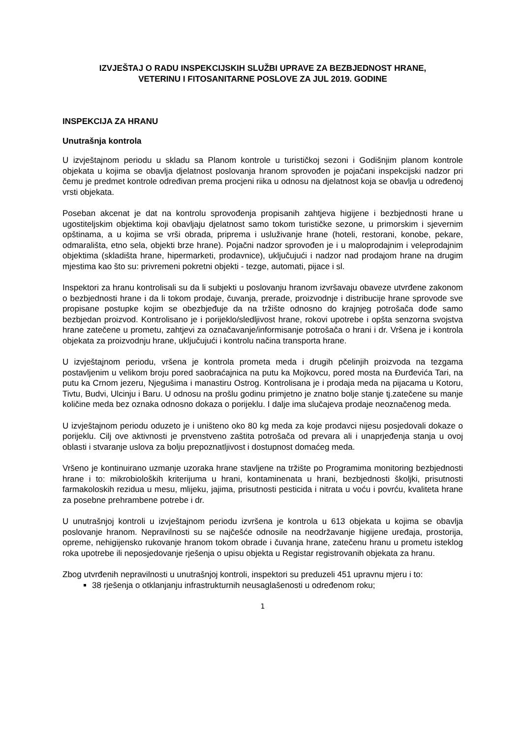IZVJEŠTAJ O RADU INSPEKCIJSKIH SLUŽBI UPRAVE ZA BEZBJEDNOST HRANE,
VETERINU I FITOSANITARNE POSLOVE ZA JUL 2019. GODINE
INSPEKCIJA ZA HRANU
Unutrašnja kontrola
U izvještajnom periodu u skladu sa Planom kontrole u turističkoj sezoni i Godišnjim planom kontrole objekata u kojima se obavlja djelatnost poslovanja hranom sprovođen je pojačani inspekcijski nadzor pri čemu je predmet kontrole određivan prema procjeni riika u odnosu na djelatnost koja se obavlja u određenoj vrsti objekata.
Poseban akcenat je dat na kontrolu sprovođenja propisanih zahtjeva higijene i bezbjednosti hrane u ugostiteljskim objektima koji obavljaju djelatnost samo tokom turističke sezone, u primorskim i sjevernim opštinama, a u kojima se vrši obrada, priprema i usluživanje hrane (hoteli, restorani, konobe, pekare, odmarališta, etno sela, objekti brze hrane). Pojačni nadzor sprovođen je i u maloprodajnim i veleprodajnim objektima (skladišta hrane, hipermarketi, prodavnice), uključujući i nadzor nad prodajom hrane na drugim mjestima kao što su: privremeni pokretni objekti - tezge, automati, pijace i sl.
Inspektori za hranu kontrolisali su da li subjekti u poslovanju hranom izvršavaju obaveze utvrđene zakonom o bezbjednosti hrane i da li tokom prodaje, čuvanja, prerade, proizvodnje i distribucije hrane sprovode sve propisane postupke kojim se obezbjeđuje da na tržište odnosno do krajnjeg potrošača dođe samo bezbjedan proizvod. Kontrolisano je i porijeklo/sledljivost hrane, rokovi upotrebe i opšta senzorna svojstva hrane zatečene u prometu, zahtjevi za označavanje/informisanje potrošača o hrani i dr. Vršena je i kontrola objekata za proizvodnju hrane, uključujući i kontrolu načina transporta hrane.
U izvještajnom periodu, vršena je kontrola prometa meda i drugih pčelinjih proizvoda na tezgama postavljenim u velikom broju pored saobraćajnica na putu ka Mojkovcu, pored mosta na Đurđevića Tari, na putu ka Crnom jezeru, Njegušima i manastiru Ostrog. Kontrolisana je i prodaja meda na pijacama u Kotoru, Tivtu, Budvi, Ulcinju i Baru. U odnosu na prošlu godinu primjetno je znatno bolje stanje tj.zatečene su manje količine meda bez oznaka odnosno dokaza o porijeklu. I dalje ima slučajeva prodaje neoznačenog meda.
U izvještajnom periodu oduzeto je i uništeno oko 80 kg meda za koje prodavci nijesu posjedovali dokaze o porijeklu. Cilj ove aktivnosti je prvenstveno zaštita potrošača od prevara ali i unaprjeđenja stanja u ovoj oblasti i stvaranje uslova za bolju prepoznatljivost i dostupnost domaćeg meda.
Vršeno je kontinuirano uzmanje uzoraka hrane stavljene na tržište po Programima monitoring bezbjednosti hrane i to: mikrobioloških kriterijuma u hrani, kontaminenata u hrani, bezbjednosti školjki, prisutnosti farmakoloskih rezidua u mesu, mlijeku, jajima, prisutnosti pesticida i nitrata u voću i povrću, kvaliteta hrane za posebne prehrambene potrebe i dr.
U unutrašnjoj kontroli u izvještajnom periodu izvršena je kontrola u 613 objekata u kojima se obavlja poslovanje hranom. Nepravilnosti su se najčešće odnosile na neodržavanje higijene uređaja, prostorija, opreme, nehigijensko rukovanje hranom tokom obrade i čuvanja hrane, zatečenu hranu u prometu isteklog roka upotrebe ili neposjedovanje rješenja o upisu objekta u Registar registrovanih objekata za hranu.
Zbog utvrđenih nepravilnosti u unutrašnjoj kontroli, inspektori su preduzeli 451 upravnu mjeru i to:
38 rješenja o otklanjanju infrastrukturnih neusaglašenosti u određenom roku;
1